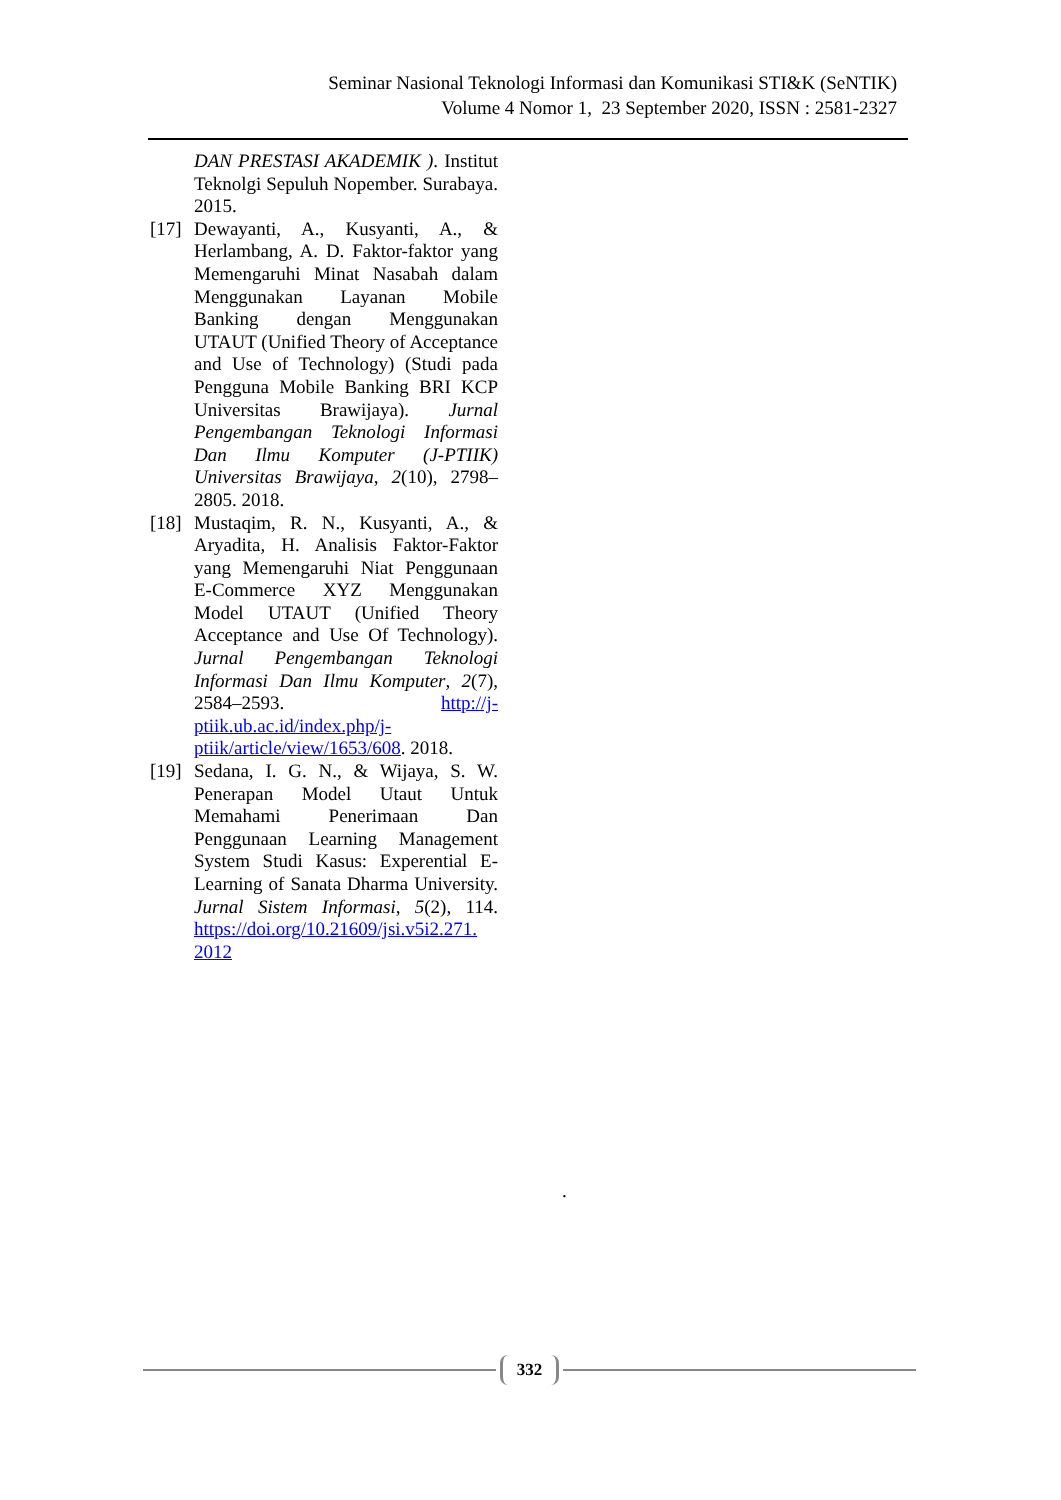Seminar Nasional Teknologi Informasi dan Komunikasi STI&K (SeNTIK)
Volume 4 Nomor 1, 23 September 2020, ISSN : 2581-2327
DAN PRESTASI AKADEMIK ). Institut Teknolgi Sepuluh Nopember. Surabaya. 2015.
[17] Dewayanti, A., Kusyanti, A., & Herlambang, A. D. Faktor-faktor yang Memengaruhi Minat Nasabah dalam Menggunakan Layanan Mobile Banking dengan Menggunakan UTAUT (Unified Theory of Acceptance and Use of Technology) (Studi pada Pengguna Mobile Banking BRI KCP Universitas Brawijaya). Jurnal Pengembangan Teknologi Informasi Dan Ilmu Komputer (J-PTIIK) Universitas Brawijaya, 2(10), 2798–2805. 2018.
[18] Mustaqim, R. N., Kusyanti, A., & Aryadita, H. Analisis Faktor-Faktor yang Memengaruhi Niat Penggunaan E-Commerce XYZ Menggunakan Model UTAUT (Unified Theory Acceptance and Use Of Technology). Jurnal Pengembangan Teknologi Informasi Dan Ilmu Komputer, 2(7), 2584–2593. http://j-ptiik.ub.ac.id/index.php/j-ptiik/article/view/1653/608. 2018.
[19] Sedana, I. G. N., & Wijaya, S. W. Penerapan Model Utaut Untuk Memahami Penerimaan Dan Penggunaan Learning Management System Studi Kasus: Experential E-Learning of Sanata Dharma University. Jurnal Sistem Informasi, 5(2), 114. https://doi.org/10.21609/jsi.v5i2.271. 2012
.
332